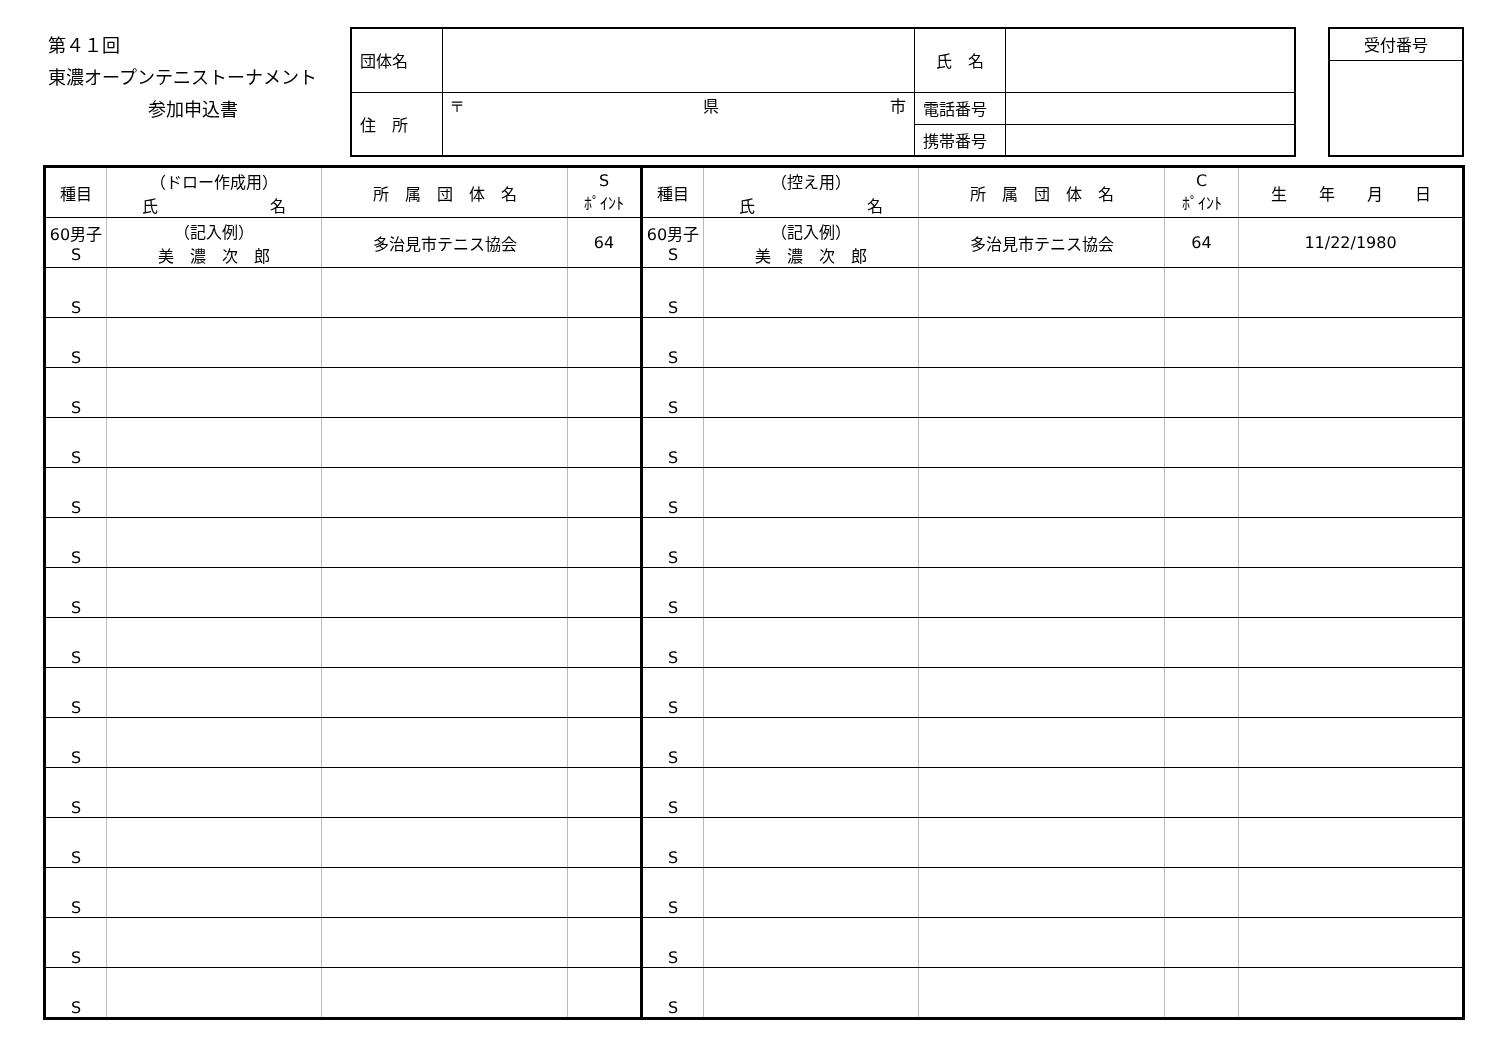第４１回
東濃オープンテニストーナメント
参加申込書
| 団体名 | | 氏 名 | |
| 住 所 | 〒 県 市 | 電話番号 | |
| | | 携帯番号 | |
| 受付番号 |
| 種目 | （ドロー作成用） 氏 名 | 所 属 団 体 名 | S ﾎﾟｲﾝﾄ | 種目 | （控え用） 氏 名 | 所 属 団 体 名 | C ﾎﾟｲﾝﾄ | 生 年 月 日 |
| --- | --- | --- | --- | --- | --- | --- | --- | --- |
| 60男子 S | （記入例） 美 濃 次 郎 | 多治見市テニス協会 | 64 | 60男子 S | （記入例） 美 濃 次 郎 | 多治見市テニス協会 | 64 | 11/22/1980 |
| S | | | | S | | | | |
| S | | | | S | | | | |
| S | | | | S | | | | |
| S | | | | S | | | | |
| S | | | | S | | | | |
| S | | | | S | | | | |
| S | | | | S | | | | |
| S | | | | S | | | | |
| S | | | | S | | | | |
| S | | | | S | | | | |
| S | | | | S | | | | |
| S | | | | S | | | | |
| S | | | | S | | | | |
| S | | | | S | | | | |
| S | | | | S | | | | |